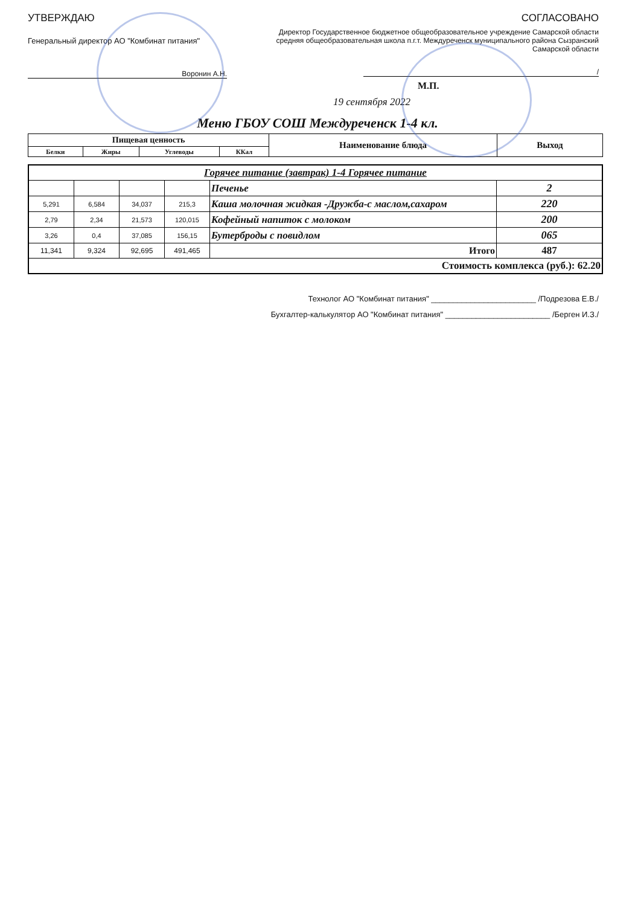УТВЕРЖДАЮ
Генеральный директор АО "Комбинат питания"
Воронин А.Н.
СОГЛАСОВАНО
Директор Государственное бюджетное общеобразовательное учреждение Самарской области средняя общеобразовательная школа п.г.т. Междуреченск муниципального района Сызранский Самарской области
/
М.П.
19 сентября 2022
Меню ГБОУ СОШ Междуреченск 1-4 кл.
| Пищевая ценность | | | | Наименование блюда | Выход |
| --- | --- | --- | --- | --- | --- |
| Белки | Жиры | Углеводы | ККал | | |
| Горячее питание (завтрак) 1-4 Горячее питание | | | | | |
| | | | | Печенье | 2 |
| 5,291 | 6,584 | 34,037 | 215,3 | Каша молочная жидкая -Дружба-с маслом,сахаром | 220 |
| 2,79 | 2,34 | 21,573 | 120,015 | Кофейный напиток с молоком | 200 |
| 3,26 | 0,4 | 37,085 | 156,15 | Бутерброды с повидлом | 065 |
| 11,341 | 9,324 | 92,695 | 491,465 | Итого | 487 |
| Стоимость комплекса (руб.): 62.20 | | | | | |
Технолог АО "Комбинат питания" ________________________ /Подрезова Е.В./
Бухгалтер-калькулятор АО "Комбинат питания" ________________________ /Берген И.З./